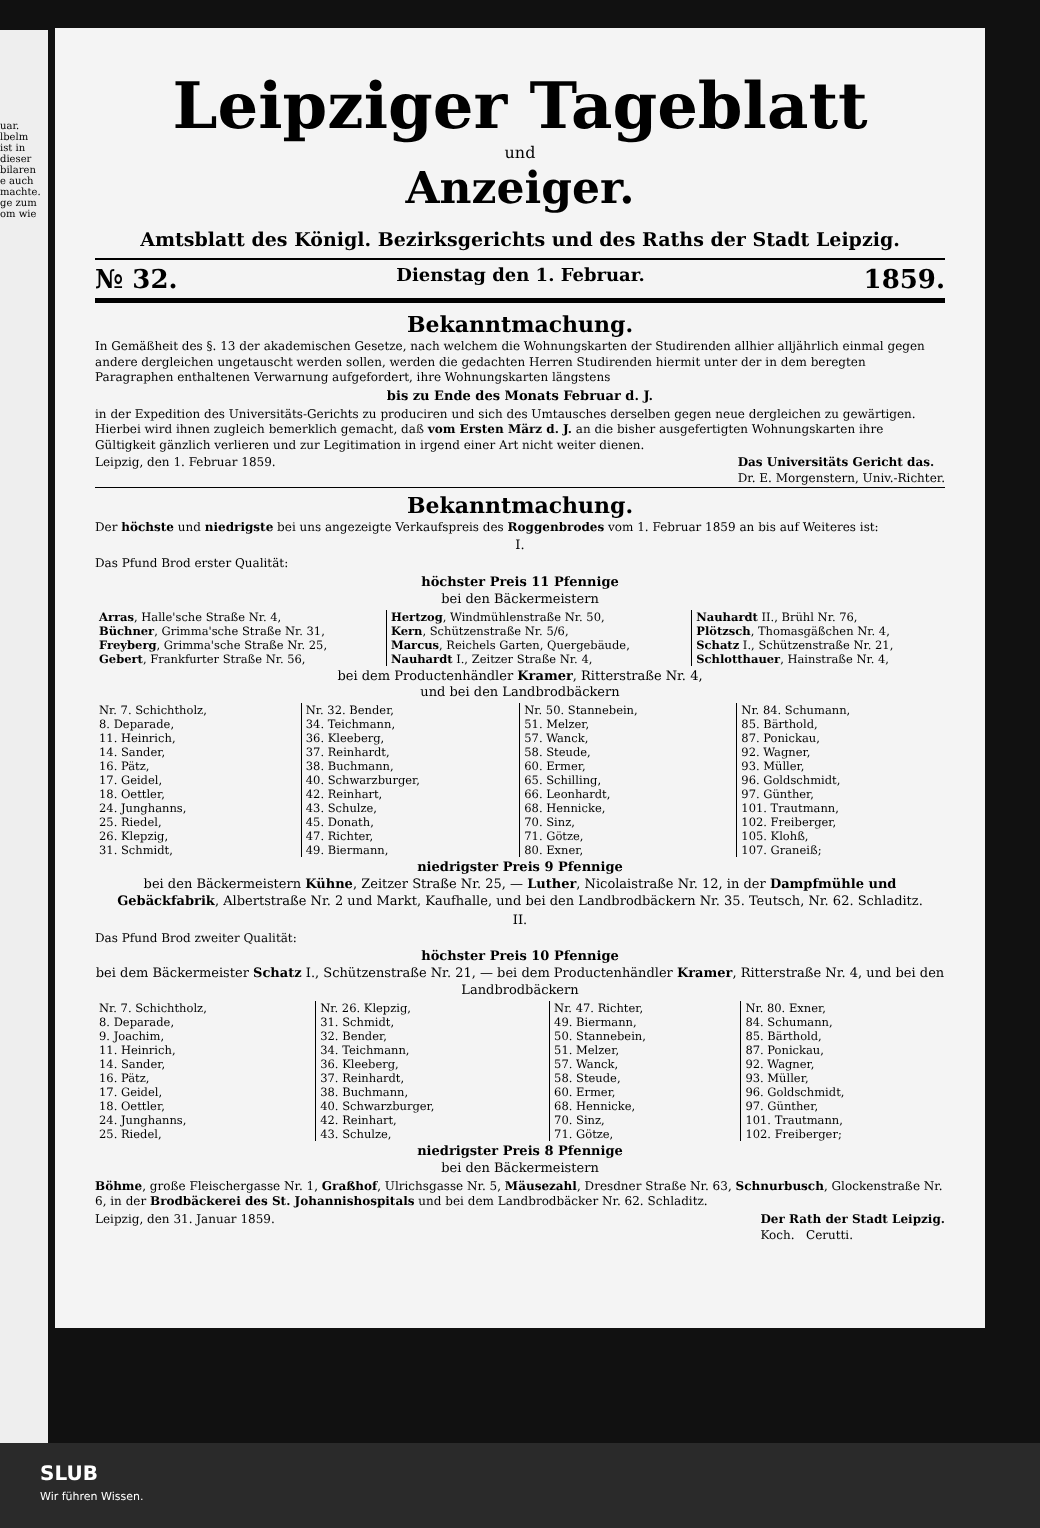uar.
lbelm
ist in
dieser
bilaren
e auch
machte.
ge zum
om wie
Leipziger Tageblatt
und
Anzeiger.
Amtsblatt des Königl. Bezirksgerichts und des Raths der Stadt Leipzig.
№ 32. Dienstag den 1. Februar. 1859.
Bekanntmachung.
In Gemäßheit des §. 13 der akademischen Gesetze, nach welchem die Wohnungskarten der Studirenden allhier alljährlich einmal gegen andere dergleichen ungetauscht werden sollen, werden die gedachten Herren Studirenden hiermit unter der in dem beregten Paragraphen enthaltenen Verwarnung aufgefordert, ihre Wohnungskarten längstens
bis zu Ende des Monats Februar d. J.
in der Expedition des Universitäts-Gerichts zu produciren und sich des Umtausches derselben gegen neue dergleichen zu gewärtigen. Hierbei wird ihnen zugleich bemerklich gemacht, daß vom Ersten März d. J. an die bisher ausgefertigten Wohnungskarten ihre Gültigkeit gänzlich verlieren und zur Legitimation in irgend einer Art nicht weiter dienen.
Leipzig, den 1. Februar 1859. Das Universitäts Gericht das.
Dr. E. Morgenstern, Univ.-Richter.
Bekanntmachung.
Der höchste und niedrigste bei uns angezeigte Verkaufspreis des Roggenbrodes vom 1. Februar 1859 an bis auf Weiteres ist:
I.
Das Pfund Brod erster Qualität:
höchster Preis 11 Pfennige
bei den Bäckermeistern
| Arras , Halle'sche Straße Nr. 4, Büchner , Grimma'sche Straße Nr. 31, Freyberg , Grimma'sche Straße Nr. 25, Gebert , Frankfurter Straße Nr. 56, | Hertzog , Windmühlenstraße Nr. 50, Kern , Schützenstraße Nr. 5/6, Marcus , Reichels Garten, Quergebäude, Nauhardt I., Zeitzer Straße Nr. 4, | Nauhardt II., Brühl Nr. 76, Plötzsch , Thomasgäßchen Nr. 4, Schatz I., Schützenstraße Nr. 21, Schlotthauer , Hainstraße Nr. 4, |
bei dem Productenhändler Kramer, Ritterstraße Nr. 4,
und bei den Landbrodbäckern
| Nr. 7. Schichtholz, 8. Deparade, 11. Heinrich, 14. Sander, 16. Pätz, 17. Geidel, 18. Oettler, 24. Junghanns, 25. Riedel, 26. Klepzig, 31. Schmidt, | Nr. 32. Bender, 34. Teichmann, 36. Kleeberg, 37. Reinhardt, 38. Buchmann, 40. Schwarzburger, 42. Reinhart, 43. Schulze, 45. Donath, 47. Richter, 49. Biermann, | Nr. 50. Stannebein, 51. Melzer, 57. Wanck, 58. Steude, 60. Ermer, 65. Schilling, 66. Leonhardt, 68. Hennicke, 70. Sinz, 71. Götze, 80. Exner, | Nr. 84. Schumann, 85. Bärthold, 87. Ponickau, 92. Wagner, 93. Müller, 96. Goldschmidt, 97. Günther, 101. Trautmann, 102. Freiberger, 105. Klohß, 107. Graneiß; |
niedrigster Preis 9 Pfennige
bei den Bäckermeistern Kühne, Zeitzer Straße Nr. 25, — Luther, Nicolaistraße Nr. 12, in der Dampfmühle und Gebäckfabrik, Albertstraße Nr. 2 und Markt, Kaufhalle, und bei den Landbrodbäckern Nr. 35. Teutsch, Nr. 62. Schladitz.
II.
Das Pfund Brod zweiter Qualität:
höchster Preis 10 Pfennige
bei dem Bäckermeister Schatz I., Schützenstraße Nr. 21, — bei dem Productenhändler Kramer, Ritterstraße Nr. 4, und bei den Landbrodbäckern
| Nr. 7. Schichtholz, 8. Deparade, 9. Joachim, 11. Heinrich, 14. Sander, 16. Pätz, 17. Geidel, 18. Oettler, 24. Junghanns, 25. Riedel, | Nr. 26. Klepzig, 31. Schmidt, 32. Bender, 34. Teichmann, 36. Kleeberg, 37. Reinhardt, 38. Buchmann, 40. Schwarzburger, 42. Reinhart, 43. Schulze, | Nr. 47. Richter, 49. Biermann, 50. Stannebein, 51. Melzer, 57. Wanck, 58. Steude, 60. Ermer, 68. Hennicke, 70. Sinz, 71. Götze, | Nr. 80. Exner, 84. Schumann, 85. Bärthold, 87. Ponickau, 92. Wagner, 93. Müller, 96. Goldschmidt, 97. Günther, 101. Trautmann, 102. Freiberger; |
niedrigster Preis 8 Pfennige
bei den Bäckermeistern
Böhme, große Fleischergasse Nr. 1, Graßhof, Ulrichsgasse Nr. 5, Mäusezahl, Dresdner Straße Nr. 63, Schnurbusch, Glockenstraße Nr. 6, in der Brodbäckerei des St. Johannishospitals und bei dem Landbrodbäcker Nr. 62. Schladitz.
Leipzig, den 31. Januar 1859. Der Rath der Stadt Leipzig.
Koch. Cerutti.
SLUB
Wir führen Wissen.